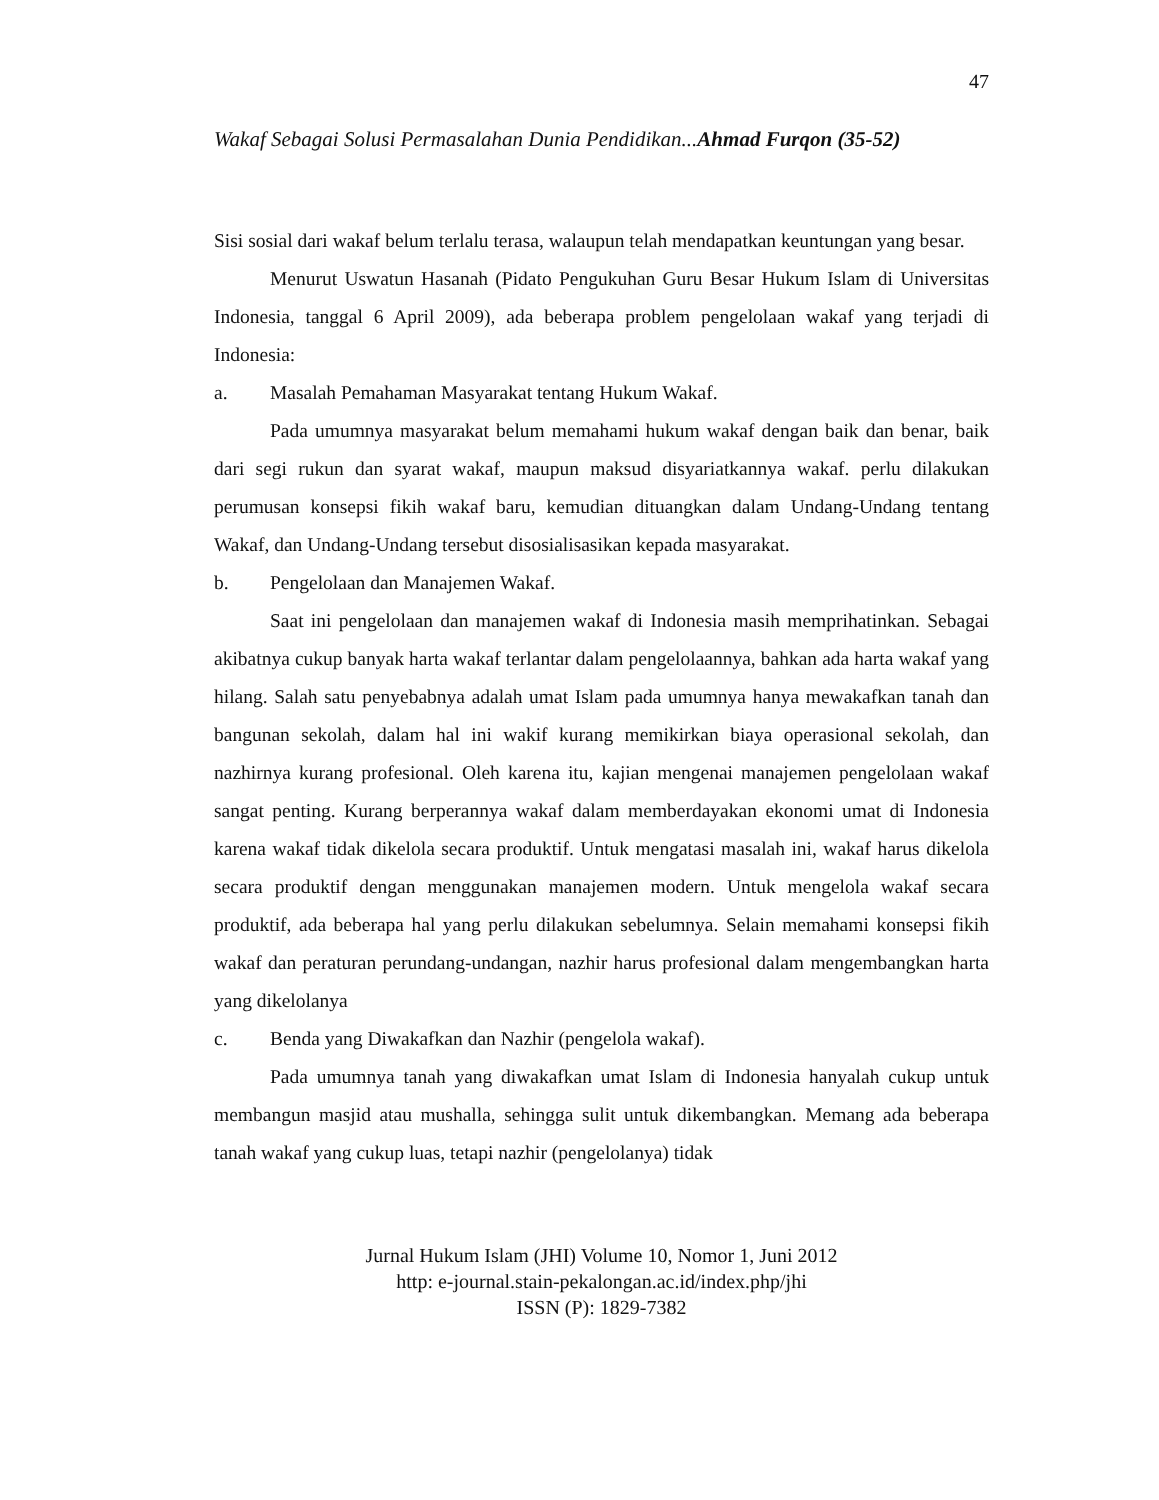47
Wakaf Sebagai Solusi Permasalahan Dunia Pendidikan...Ahmad Furqon (35-52)
Sisi sosial dari wakaf belum terlalu terasa, walaupun telah mendapatkan keuntungan yang besar.
Menurut Uswatun Hasanah (Pidato Pengukuhan Guru Besar Hukum Islam di Universitas Indonesia, tanggal 6 April 2009), ada beberapa problem pengelolaan wakaf yang terjadi di Indonesia:
a. Masalah Pemahaman Masyarakat tentang Hukum Wakaf.
Pada umumnya masyarakat belum memahami hukum wakaf dengan baik dan benar, baik dari segi rukun dan syarat wakaf, maupun maksud disyariatkannya wakaf. perlu dilakukan perumusan konsepsi fikih wakaf baru, kemudian dituangkan dalam Undang-Undang tentang Wakaf, dan Undang-Undang tersebut disosialisasikan kepada masyarakat.
b. Pengelolaan dan Manajemen Wakaf.
Saat ini pengelolaan dan manajemen wakaf di Indonesia masih memprihatinkan. Sebagai akibatnya cukup banyak harta wakaf terlantar dalam pengelolaannya, bahkan ada harta wakaf yang hilang. Salah satu penyebabnya adalah umat Islam pada umumnya hanya mewakafkan tanah dan bangunan sekolah, dalam hal ini wakif kurang memikirkan biaya operasional sekolah, dan nazhirnya kurang profesional. Oleh karena itu, kajian mengenai manajemen pengelolaan wakaf sangat penting. Kurang berperannya wakaf dalam memberdayakan ekonomi umat di Indonesia karena wakaf tidak dikelola secara produktif. Untuk mengatasi masalah ini, wakaf harus dikelola secara produktif dengan menggunakan manajemen modern. Untuk mengelola wakaf secara produktif, ada beberapa hal yang perlu dilakukan sebelumnya. Selain memahami konsepsi fikih wakaf dan peraturan perundang-undangan, nazhir harus profesional dalam mengembangkan harta yang dikelolanya
c. Benda yang Diwakafkan dan Nazhir (pengelola wakaf).
Pada umumnya tanah yang diwakafkan umat Islam di Indonesia hanyalah cukup untuk membangun masjid atau mushalla, sehingga sulit untuk dikembangkan. Memang ada beberapa tanah wakaf yang cukup luas, tetapi nazhir (pengelolanya) tidak
Jurnal Hukum Islam (JHI) Volume 10, Nomor 1, Juni 2012
http: e-journal.stain-pekalongan.ac.id/index.php/jhi
ISSN (P): 1829-7382